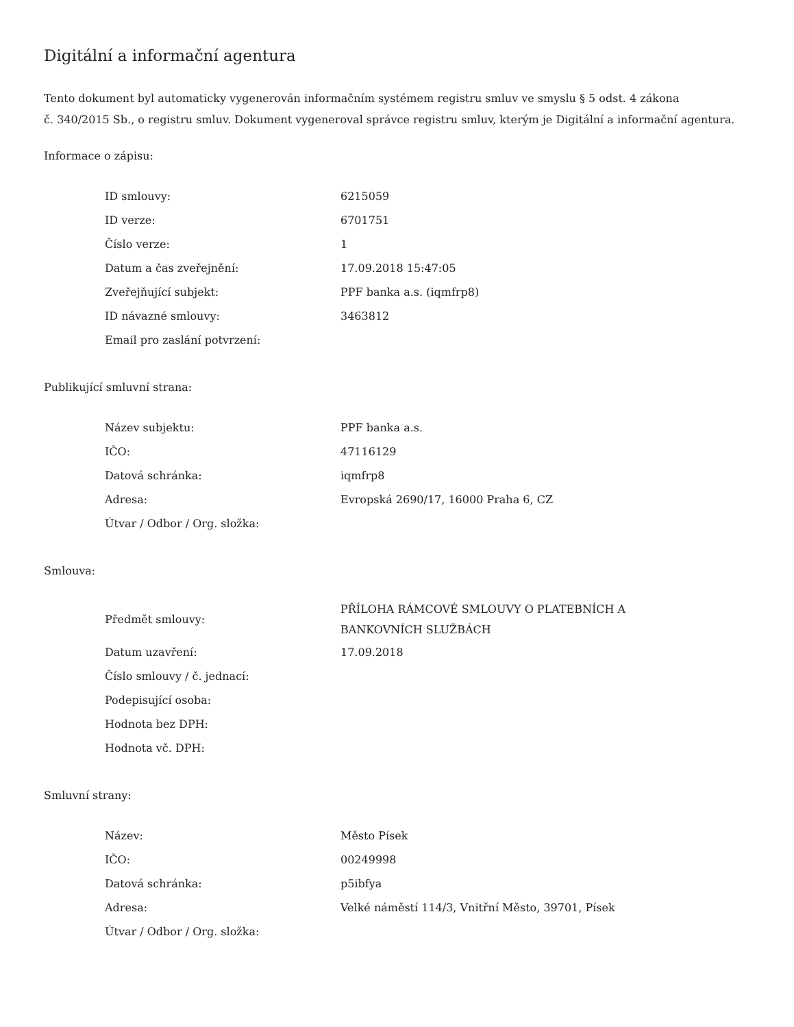Digitální a informační agentura
Tento dokument byl automaticky vygenerován informačním systémem registru smluv ve smyslu § 5 odst. 4 zákona
č. 340/2015 Sb., o registru smluv. Dokument vygeneroval správce registru smluv, kterým je Digitální a informační agentura.
Informace o zápisu:
| ID smlouvy: | 6215059 |
| ID verze: | 6701751 |
| Číslo verze: | 1 |
| Datum a čas zveřejnění: | 17.09.2018 15:47:05 |
| Zveřejňující subjekt: | PPF banka a.s. (iqmfrp8) |
| ID návazné smlouvy: | 3463812 |
| Email pro zaslání potvrzení: | |
Publikující smluvní strana:
| Název subjektu: | PPF banka a.s. |
| IČO: | 47116129 |
| Datová schránka: | iqmfrp8 |
| Adresa: | Evropská 2690/17, 16000 Praha 6, CZ |
| Útvar / Odbor / Org. složka: | |
Smlouva:
| Předmět smlouvy: | PŘÍLOHA RÁMCOVÉ SMLOUVY O PLATEBNÍCH A BANKOVNÍCH SLUŽBÁCH |
| Datum uzavření: | 17.09.2018 |
| Číslo smlouvy / č. jednací: | |
| Podepisující osoba: | |
| Hodnota bez DPH: | |
| Hodnota vč. DPH: | |
Smluvní strany:
| Název: | Město Písek |
| IČO: | 00249998 |
| Datová schránka: | p5ibfya |
| Adresa: | Velké náměstí 114/3, Vnitřní Město, 39701, Písek |
| Útvar / Odbor / Org. složka: | |